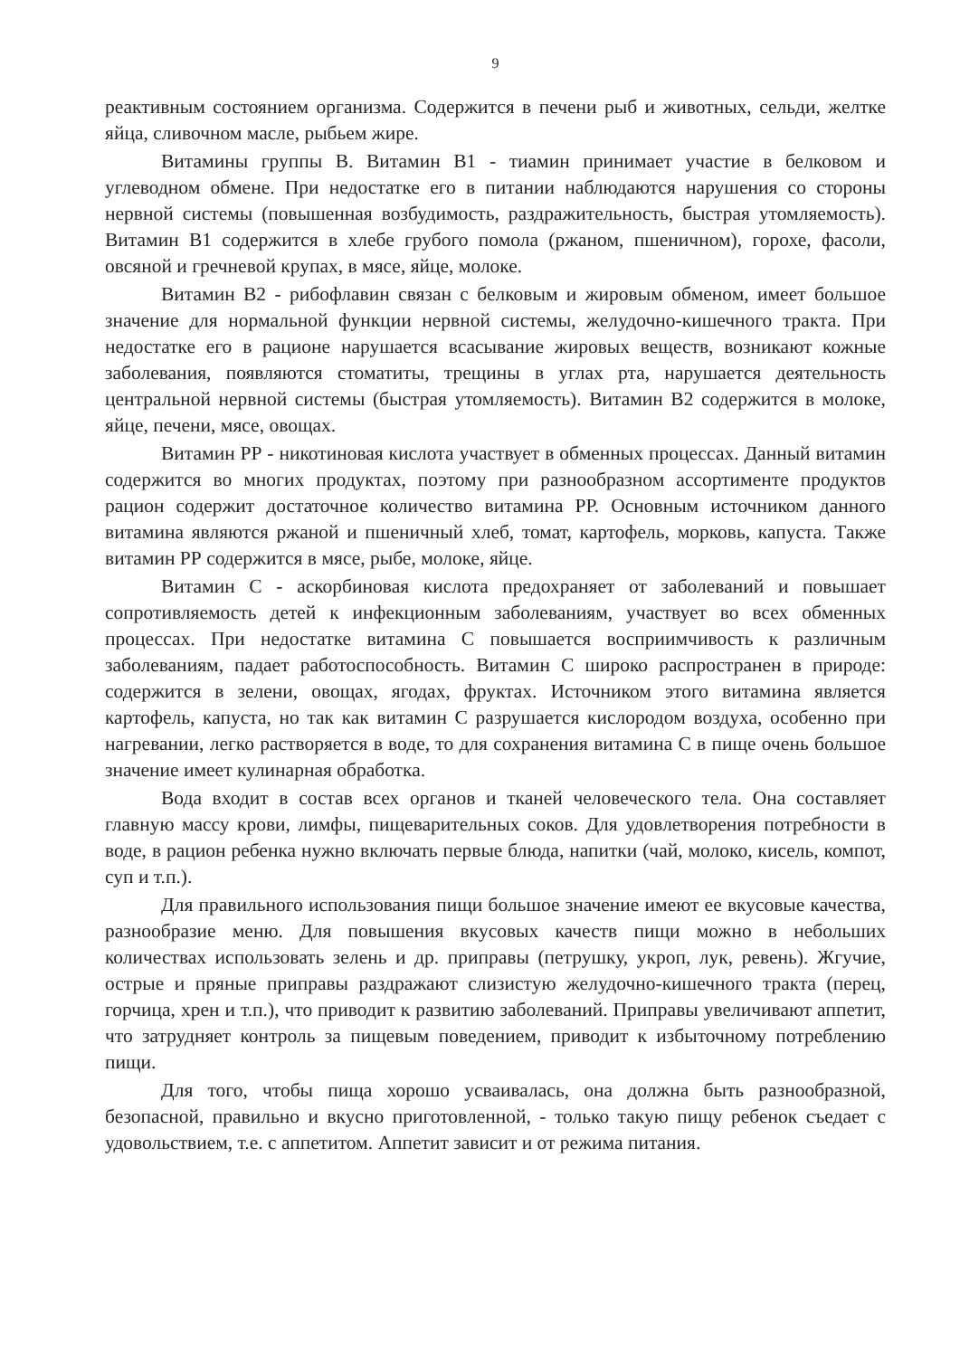9
реактивным состоянием организма. Содержится в печени рыб и животных, сельди, желтке яйца, сливочном масле, рыбьем жире.
Витамины группы В. Витамин В1 - тиамин принимает участие в белковом и углеводном обмене. При недостатке его в питании наблюдаются нарушения со стороны нервной системы (повышенная возбудимость, раздражительность, быстрая утомляемость). Витамин В1 содержится в хлебе грубого помола (ржаном, пшеничном), горохе, фасоли, овсяной и гречневой крупах, в мясе, яйце, молоке.
Витамин В2 - рибофлавин связан с белковым и жировым обменом, имеет большое значение для нормальной функции нервной системы, желудочно-кишечного тракта. При недостатке его в рационе нарушается всасывание жировых веществ, возникают кожные заболевания, появляются стоматиты, трещины в углах рта, нарушается деятельность центральной нервной системы (быстрая утомляемость). Витамин В2 содержится в молоке, яйце, печени, мясе, овощах.
Витамин РР - никотиновая кислота участвует в обменных процессах. Данный витамин содержится во многих продуктах, поэтому при разнообразном ассортименте продуктов рацион содержит достаточное количество витамина РР. Основным источником данного витамина являются ржаной и пшеничный хлеб, томат, картофель, морковь, капуста. Также витамин РР содержится в мясе, рыбе, молоке, яйце.
Витамин С - аскорбиновая кислота предохраняет от заболеваний и повышает сопротивляемость детей к инфекционным заболеваниям, участвует во всех обменных процессах. При недостатке витамина С повышается восприимчивость к различным заболеваниям, падает работоспособность. Витамин С широко распространен в природе: содержится в зелени, овощах, ягодах, фруктах. Источником этого витамина является картофель, капуста, но так как витамин С разрушается кислородом воздуха, особенно при нагревании, легко растворяется в воде, то для сохранения витамина С в пище очень большое значение имеет кулинарная обработка.
Вода входит в состав всех органов и тканей человеческого тела. Она составляет главную массу крови, лимфы, пищеварительных соков. Для удовлетворения потребности в воде, в рацион ребенка нужно включать первые блюда, напитки (чай, молоко, кисель, компот, суп и т.п.).
Для правильного использования пищи большое значение имеют ее вкусовые качества, разнообразие меню. Для повышения вкусовых качеств пищи можно в небольших количествах использовать зелень и др. приправы (петрушку, укроп, лук, ревень). Жгучие, острые и пряные приправы раздражают слизистую желудочно-кишечного тракта (перец, горчица, хрен и т.п.), что приводит к развитию заболеваний. Приправы увеличивают аппетит, что затрудняет контроль за пищевым поведением, приводит к избыточному потреблению пищи.
Для того, чтобы пища хорошо усваивалась, она должна быть разнообразной, безопасной, правильно и вкусно приготовленной, - только такую пищу ребенок съедает с удовольствием, т.е. с аппетитом. Аппетит зависит и от режима питания.